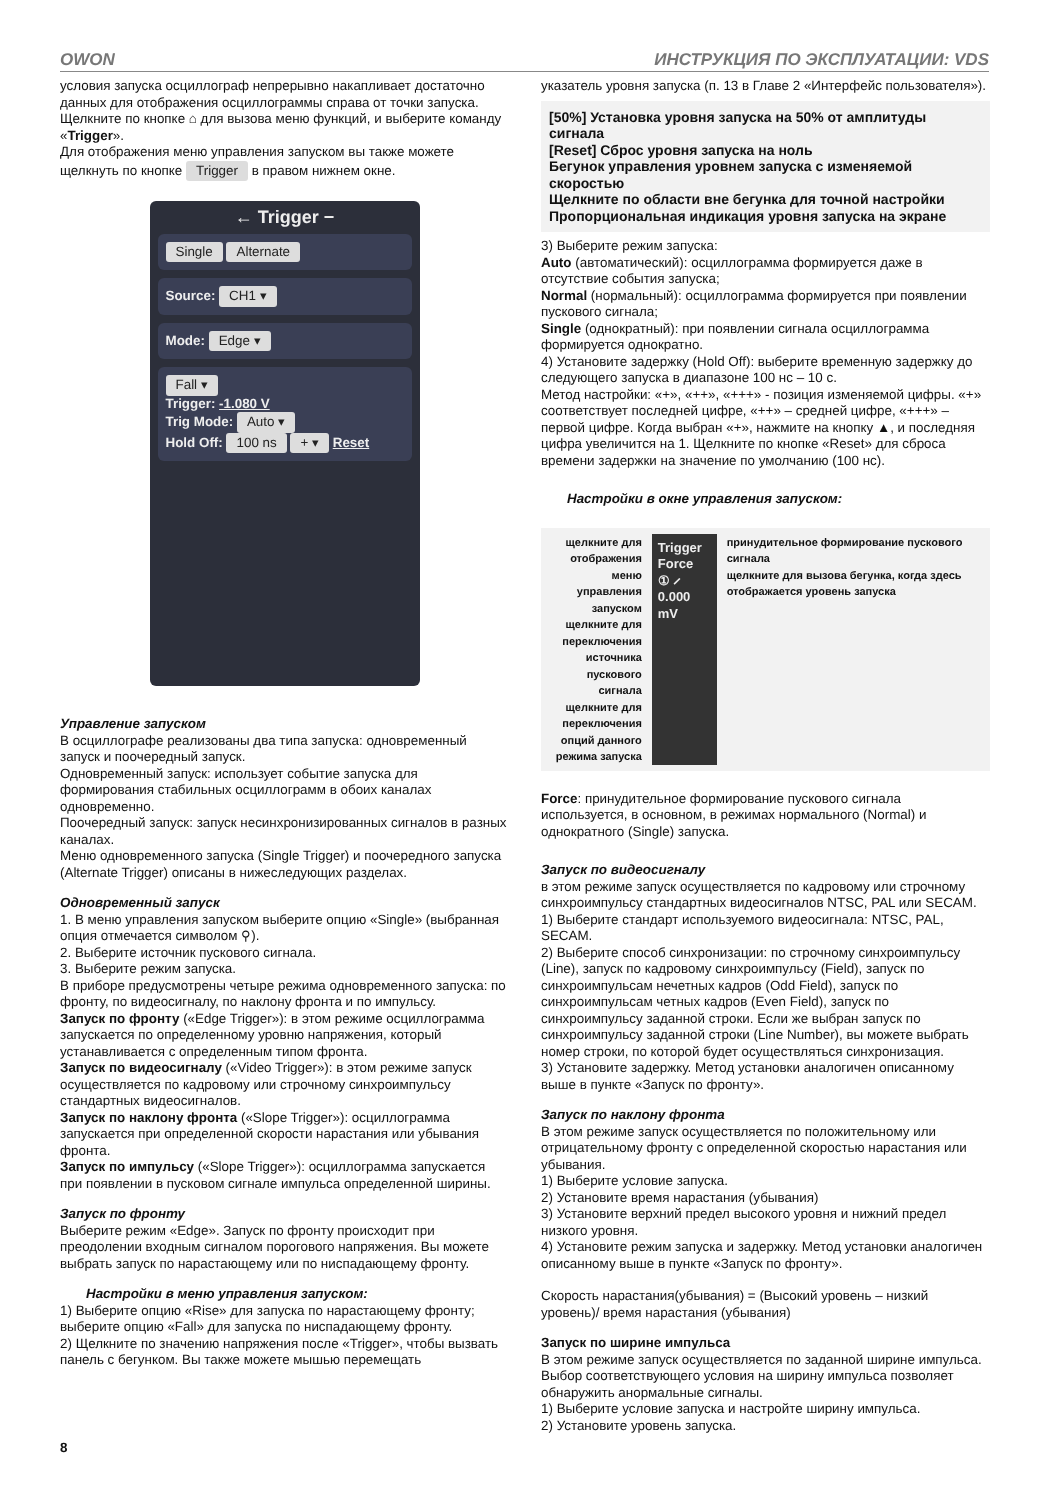OWON ИНСТРУКЦИЯ ПО ЭКСПЛУАТАЦИИ: VDS
условия запуска осциллограф непрерывно накапливает достаточно данных для отображения осциллограммы справа от точки запуска.
Щелкните по кнопке ⌂ для вызова меню функций, и выберите команду «Trigger».
Для отображения меню управления запуском вы также можете щелкнуть по кнопке Trigger в правом нижнем окне.
← Trigger −
Single Alternate
Source: CH1 ▾
Mode: Edge ▾
Fall ▾
Trigger: -1.080 V
Trig Mode: Auto ▾
Hold Off: 100 ns + ▾ Reset
Управление запуском
В осциллографе реализованы два типа запуска: одновременный запуск и поочередный запуск.
Одновременный запуск: использует событие запуска для формирования стабильных осциллограмм в обоих каналах одновременно.
Поочередный запуск: запуск несинхронизированных сигналов в разных каналах.
Меню одновременного запуска (Single Trigger) и поочередного запуска (Alternate Trigger) описаны в нижеследующих разделах.
Одновременный запуск
1. В меню управления запуском выберите опцию «Single» (выбранная опция отмечается символом ⚲).
2. Выберите источник пускового сигнала.
3. Выберите режим запуска.
В приборе предусмотрены четыре режима одновременного запуска: по фронту, по видеосигналу, по наклону фронта и по импульсу.
Запуск по фронту («Edge Trigger»): в этом режиме осциллограмма запускается по определенному уровню напряжения, который устанавливается с определенным типом фронта.
Запуск по видеосигналу («Video Trigger»): в этом режиме запуск осуществляется по кадровому или строчному синхроимпульсу стандартных видеосигналов.
Запуск по наклону фронта («Slope Trigger»): осциллограмма запускается при определенной скорости нарастания или убывания фронта.
Запуск по импульсу («Slope Trigger»): осциллограмма запускается при появлении в пусковом сигнале импульса определенной ширины.
Запуск по фронту
Выберите режим «Edge». Запуск по фронту происходит при преодолении входным сигналом порогового напряжения. Вы можете выбрать запуск по нарастающему или по ниспадающему фронту.
Настройки в меню управления запуском:
1) Выберите опцию «Rise» для запуска по нарастающему фронту; выберите опцию «Fall» для запуска по ниспадающему фронту.
2) Щелкните по значению напряжения после «Trigger», чтобы вызвать панель с бегунком. Вы также можете мышью перемещать
указатель уровня запуска (п. 13 в Главе 2 «Интерфейс пользователя»).
[50%] Установка уровня запуска на 50% от амплитуды сигнала
[Reset] Сброс уровня запуска на ноль
Бегунок управления уровнем запуска с изменяемой скоростью
Щелкните по области вне бегунка для точной настройки
Пропорциональная индикация уровня запуска на экране
3) Выберите режим запуска:
Auto (автоматический): осциллограмма формируется даже в отсутствие события запуска;
Normal (нормальный): осциллограмма формируется при появлении пускового сигнала;
Single (однократный): при появлении сигнала осциллограмма формируется однократно.
4) Установите задержку (Hold Off): выберите временную задержку до следующего запуска в диапазоне 100 нс – 10 с.
Метод настройки: «+», «++», «+++» - позиция изменяемой цифры. «+» соответствует последней цифре, «++» – средней цифре, «+++» – первой цифре. Когда выбран «+», нажмите на кнопку ▲, и последняя цифра увеличится на 1. Щелкните по кнопке «Reset» для сброса времени задержки на значение по умолчанию (100 нс).
Настройки в окне управления запуском:
щелкните для отображения меню управления запуском
щелкните для переключения источника пускового сигнала
щелкните для переключения опций данного режима запуска
Trigger Force
① ⸝ 0.000 mV
принудительное формирование пускового сигнала
щелкните для вызова бегунка, когда здесь отображается уровень запуска
Force: принудительное формирование пускового сигнала используется, в основном, в режимах нормального (Normal) и однократного (Single) запуска.
Запуск по видеосигналу
в этом режиме запуск осуществляется по кадровому или строчному синхроимпульсу стандартных видеосигналов NTSC, PAL или SECAM.
1) Выберите стандарт используемого видеосигнала: NTSC, PAL, SECAM.
2) Выберите способ синхронизации: по строчному синхроимпульсу (Line), запуск по кадровому синхроимпульсу (Field), запуск по синхроимпульсам нечетных кадров (Odd Field), запуск по синхроимпульсам четных кадров (Even Field), запуск по синхроимпульсу заданной строки. Если же выбран запуск по синхроимпульсу заданной строки (Line Number), вы можете выбрать номер строки, по которой будет осуществляться синхронизация.
3) Установите задержку. Метод установки аналогичен описанному выше в пункте «Запуск по фронту».
Запуск по наклону фронта
В этом режиме запуск осуществляется по положительному или отрицательному фронту с определенной скоростью нарастания или убывания.
1) Выберите условие запуска.
2) Установите время нарастания (убывания)
3) Установите верхний предел высокого уровня и нижний предел низкого уровня.
4) Установите режим запуска и задержку. Метод установки аналогичен описанному выше в пункте «Запуск по фронту».
Скорость нарастания(убывания) = (Высокий уровень – низкий уровень)/ время нарастания (убывания)
Запуск по ширине импульса
В этом режиме запуск осуществляется по заданной ширине импульса. Выбор соответствующего условия на ширину импульса позволяет обнаружить анормальные сигналы.
1) Выберите условие запуска и настройте ширину импульса.
2) Установите уровень запуска.
8